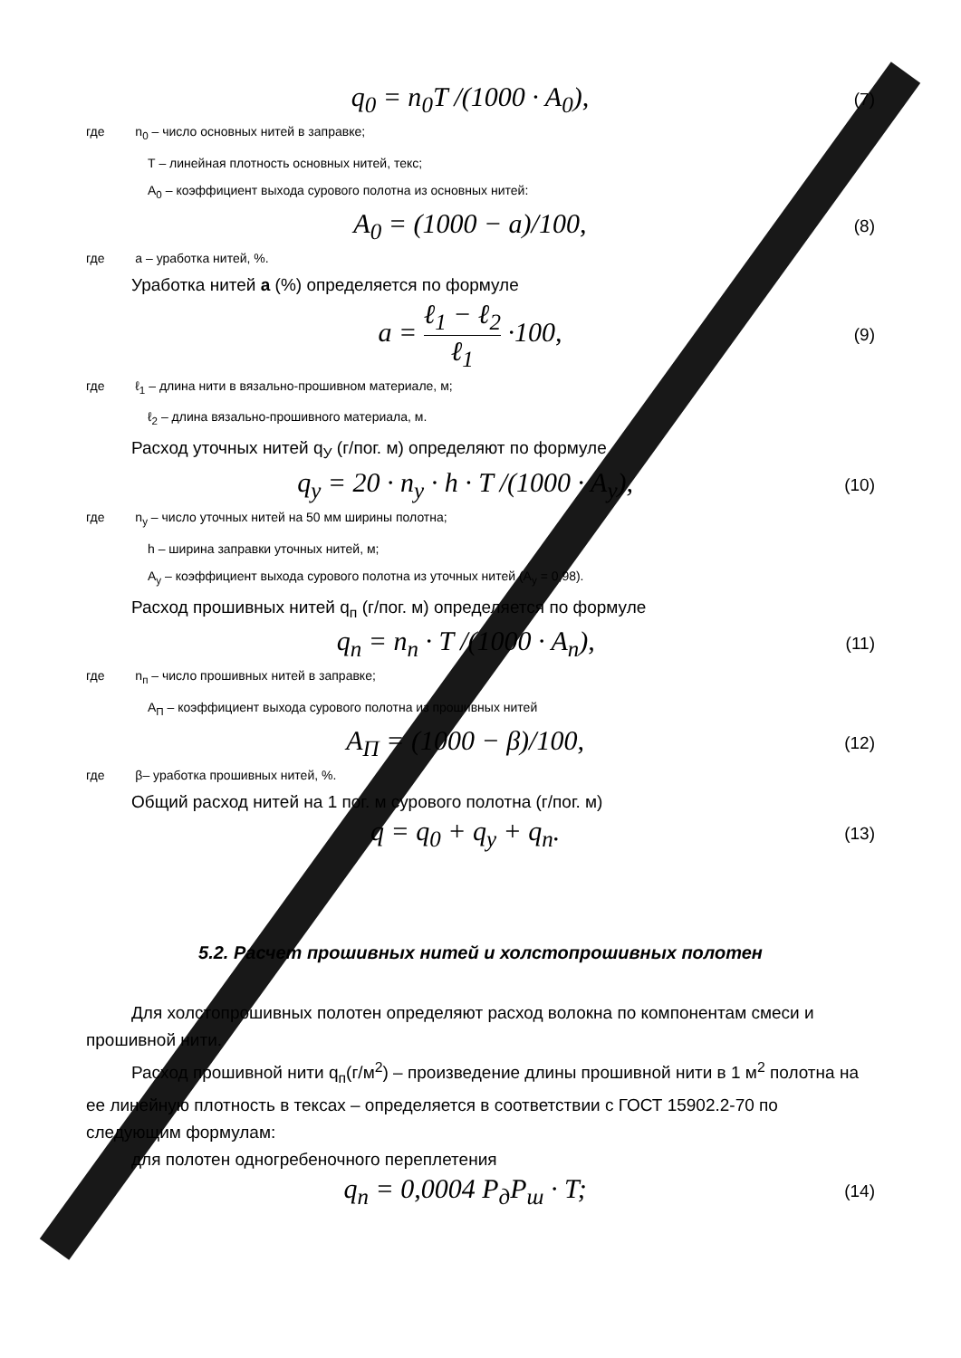q<sub>0</sub> = n<sub>0</sub>T /(1000 · A<sub>0</sub>),
(7)
где n<sub>0</sub> – число основных нитей в заправке;
Т – линейная плотность основных нитей, текс;
А<sub>0</sub> – коэффициент выхода сурового полотна из основных нитей:
A<sub>0</sub> = (1000 − a)/100,
(8)
где а – уработка нитей, %.
Уработка нитей а (%) определяется по формуле
a = ℓ<sub>1</sub> − ℓ<sub>2</sub> ℓ<sub>1</sub> ·100,
(9)
где ℓ<sub>1</sub> – длина нити в вязально-прошивном материале, м;
ℓ<sub>2</sub> – длина вязально-прошивного материала, м.
Расход уточных нитей q<sub>У</sub> (г/пог. м) определяют по формуле
q<sub>y</sub> = 20 · n<sub>y</sub> · h · T /(1000 · A<sub>y</sub>),
(10)
где n<sub>y</sub> – число уточных нитей на 50 мм ширины полотна;
h – ширина заправки уточных нитей, м;
А<sub>y</sub> – коэффициент выхода сурового полотна из уточных нитей (А<sub>y</sub> = 0,98).
Расход прошивных нитей q<sub>п</sub> (г/пог. м) определяется по формуле
q<sub>n</sub> = n<sub>n</sub> · T /(1000 · A<sub>n</sub>),
(11)
где n<sub>п</sub> – число прошивных нитей в заправке;
А<sub>П</sub> – коэффициент выхода сурового полотна из прошивных нитей
A<sub>П</sub> = (1000 − β)/100,
(12)
где β– уработка прошивных нитей, %.
Общий расход нитей на 1 пог. м сурового полотна (г/пог. м)
q = q<sub>0</sub> + q<sub>y</sub> + q<sub>n</sub>.
(13)
5.2. Расчет прошивных нитей и холстопрошивных полотен
Для холстопрошивных полотен определяют расход волокна по компонентам смеси и прошивной нити.
Расход прошивной нити q<sub>п</sub>(г/м<sup>2</sup>) – произведение длины прошивной нити в 1 м<sup>2</sup> полотна на ее линейную плотность в тексах – определяется в соответствии с ГОСТ 15902.2-70 по следующим формулам:
для полотен одногребеночного переплетения
q<sub>n</sub> = 0,0004 P<sub>д</sub>P<sub>ш</sub> · T;
(14)